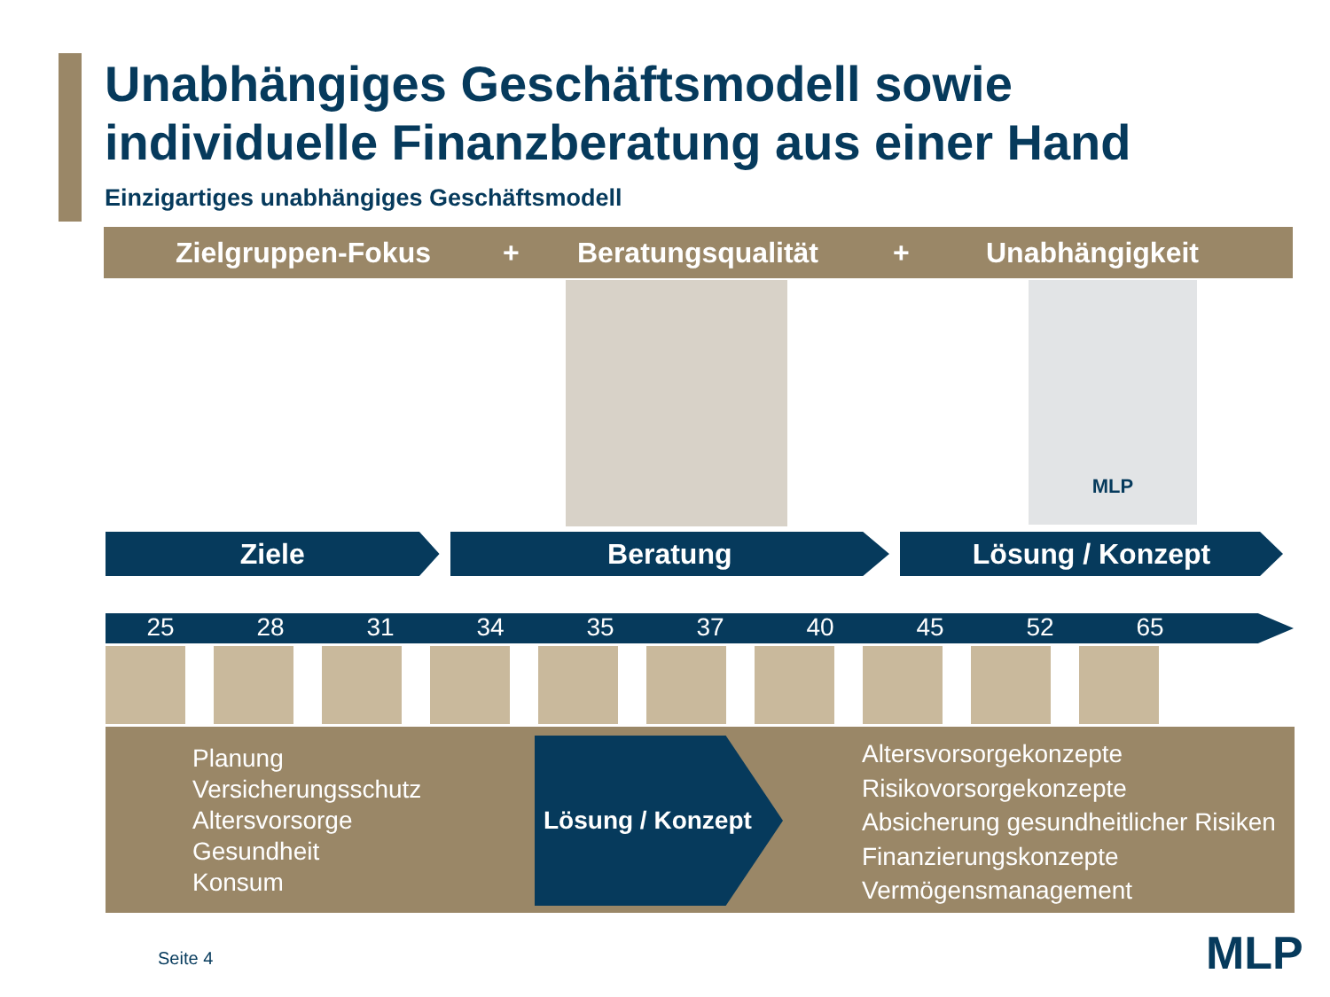Unabhängiges Geschäftsmodell sowie
individuelle Finanzberatung aus einer Hand
Einzigartiges unabhängiges Geschäftsmodell
Zielgruppen-Fokus + Beratungsqualität + Unabhängigkeit
MLP
Ziele Beratung Lösung / Konzept
25 28 31 34 35 37 40 45 52 65
Planung
Versicherungsschutz
Altersvorsorge
Gesundheit
Konsum
Lösung / Konzept
Altersvorsorgekonzepte
Risikovorsorgekonzepte
Absicherung gesundheitlicher Risiken
Finanzierungskonzepte
Vermögensmanagement
Seite 4 MLP